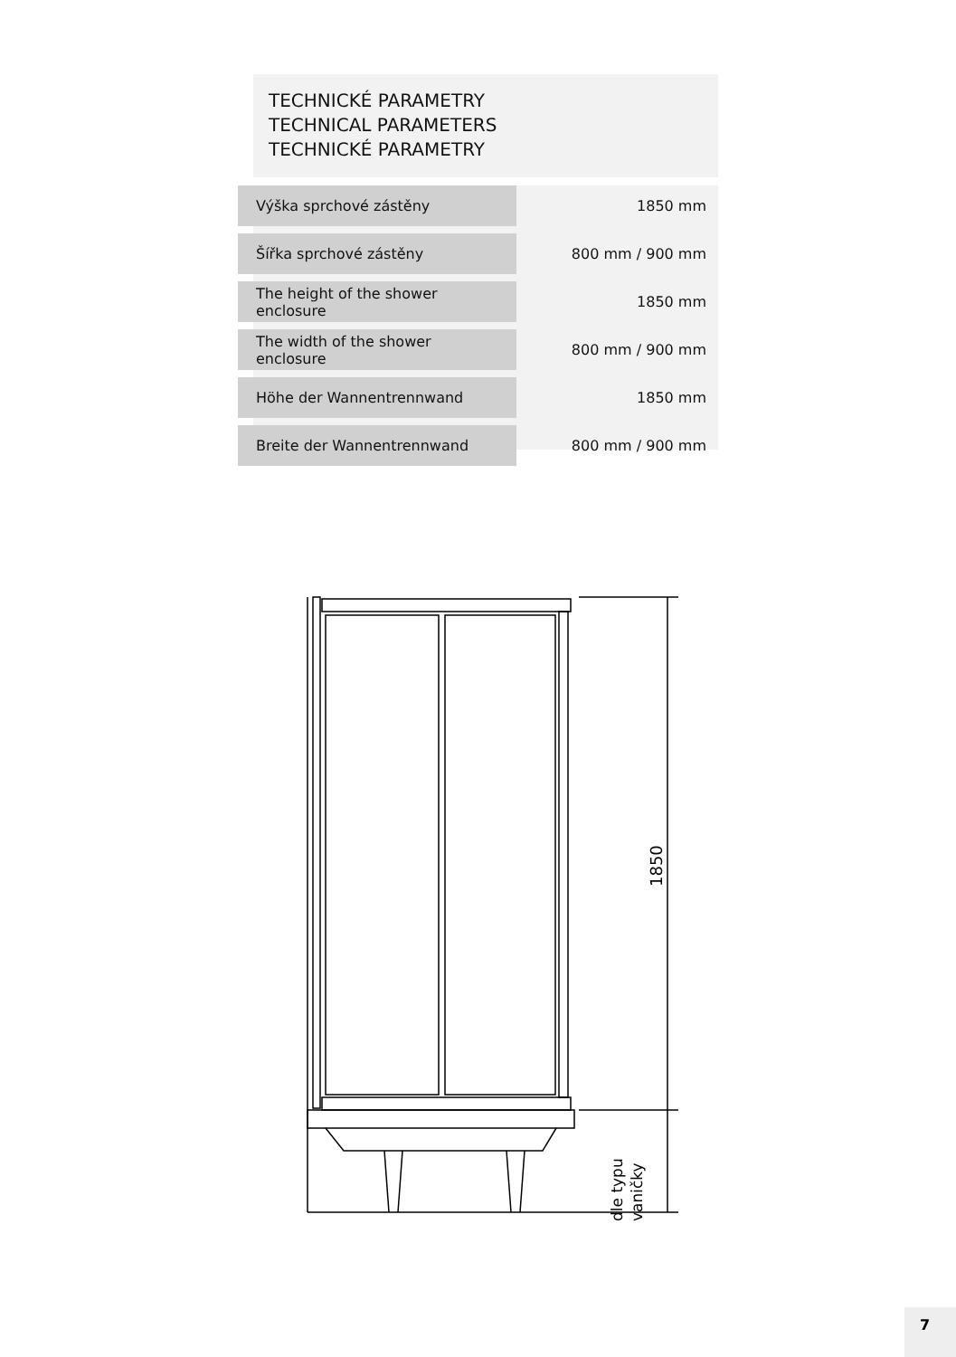TECHNICKÉ PARAMETRY
TECHNICAL PARAMETERS
TECHNICKÉ PARAMETRY
| Výška sprchové zástěny | 1850 mm |
| Šířka sprchové zástěny | 800 mm / 900 mm |
| The height of the shower enclosure | 1850 mm |
| The width of the shower enclosure | 800 mm / 900 mm |
| Höhe der Wannentrennwand | 1850 mm |
| Breite der Wannentrennwand | 800 mm / 900 mm |
1850
dle typu
vaničky
7